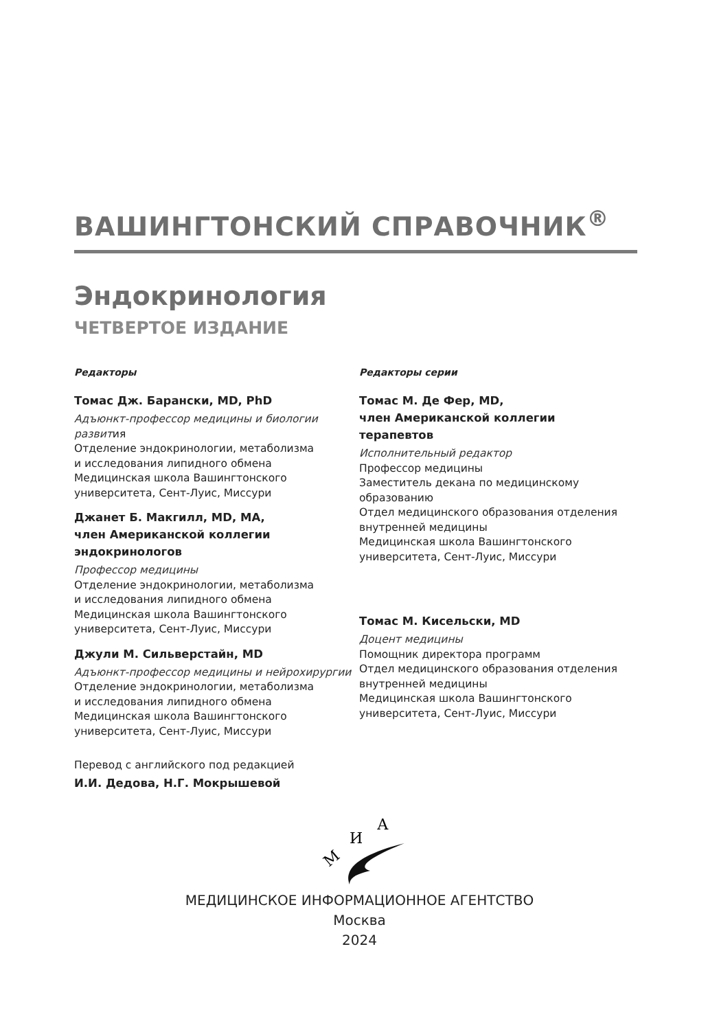ВАШИНГТОНСКИЙ СПРАВОЧНИК<sup>®</sup>
Эндокринология
ЧЕТВЕРТОЕ ИЗДАНИЕ
Редакторы
Томас Дж. Барански, MD, PhD
Адъюнкт-профессор медицины и биологии развития
Отделение эндокринологии, метаболизма
и исследования липидного обмена
Медицинская школа Вашингтонского
университета, Сент-Луис, Миссури
Джанет Б. Макгилл, MD, MA,
член Американской коллегии
эндокринологов
Профессор медицины
Отделение эндокринологии, метаболизма
и исследования липидного обмена
Медицинская школа Вашингтонского
университета, Сент-Луис, Миссури
Джули М. Сильверстайн, MD
Адъюнкт-профессор медицины и нейрохирургии
Отделение эндокринологии, метаболизма
и исследования липидного обмена
Медицинская школа Вашингтонского
университета, Сент-Луис, Миссури
Перевод с английского под редакцией
И.И. Дедова, Н.Г. Мокрышевой
Редакторы серии
Томас М. Де Фер, MD,
член Американской коллегии
терапевтов
Исполнительный редактор
Профессор медицины
Заместитель декана по медицинскому
образованию
Отдел медицинского образования отделения
внутренней медицины
Медицинская школа Вашингтонского
университета, Сент-Луис, Миссури
Томас М. Кисельски, MD
Доцент медицины
Помощник директора программ
Отдел медицинского образования отделения
внутренней медицины
Медицинская школа Вашингтонского
университета, Сент-Луис, Миссури
М
И
А
МЕДИЦИНСКОЕ ИНФОРМАЦИОННОЕ АГЕНТСТВО
Москва
2024